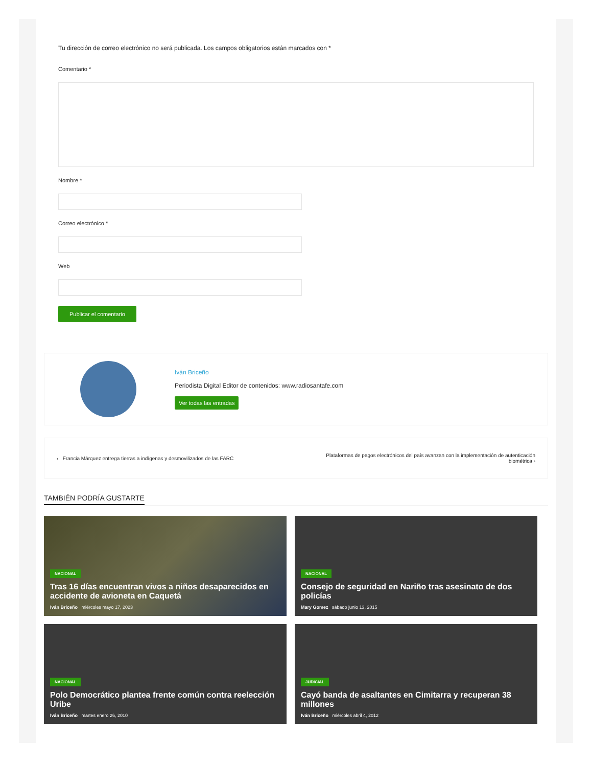Tu dirección de correo electrónico no será publicada. Los campos obligatorios están marcados con *
Comentario *
Nombre *
Correo electrónico *
Web
Publicar el comentario
Iván Briceño
Periodista Digital Editor de contenidos: www.radiosantafe.com
Ver todas las entradas
‹ Francia Márquez entrega tierras a indígenas y desmovilizados de las FARC
Plataformas de pagos electrónicos del país avanzan con la implementación de autenticación biométrica ›
TAMBIÉN PODRÍA GUSTARTE
NACIONAL
Tras 16 días encuentran vivos a niños desaparecidos en accidente de avioneta en Caquetá
Iván Briceño miércoles mayo 17, 2023
NACIONAL
Consejo de seguridad en Nariño tras asesinato de dos policías
Mary Gomez sábado junio 13, 2015
NACIONAL
Polo Democrático plantea frente común contra reelección Uribe
Iván Briceño martes enero 26, 2010
JUDICIAL
Cayó banda de asaltantes en Cimitarra y recuperan 38 millones
Iván Briceño miércoles abril 4, 2012